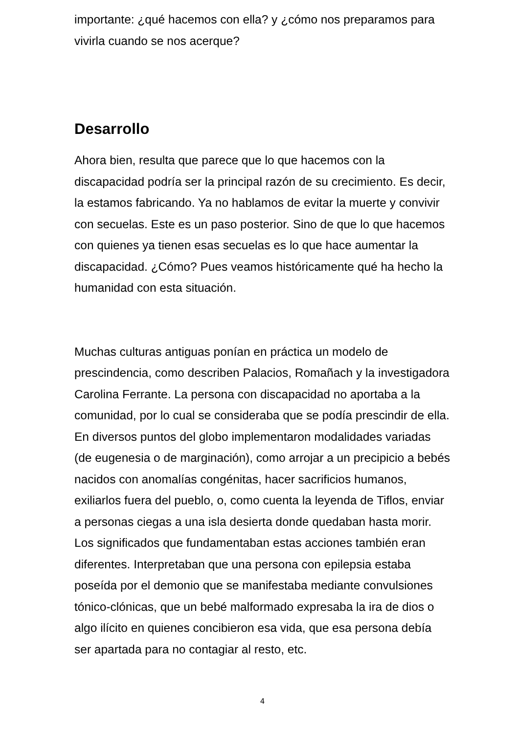importante: ¿qué hacemos con ella? y ¿cómo nos preparamos para vivirla cuando se nos acerque?
Desarrollo
Ahora bien, resulta que parece que lo que hacemos con la discapacidad podría ser la principal razón de su crecimiento. Es decir, la estamos fabricando. Ya no hablamos de evitar la muerte y convivir con secuelas. Este es un paso posterior. Sino de que lo que hacemos con quienes ya tienen esas secuelas es lo que hace aumentar la discapacidad. ¿Cómo? Pues veamos históricamente qué ha hecho la humanidad con esta situación.
Muchas culturas antiguas ponían en práctica un modelo de prescindencia, como describen Palacios, Romañach y la investigadora Carolina Ferrante. La persona con discapacidad no aportaba a la comunidad, por lo cual se consideraba que se podía prescindir de ella. En diversos puntos del globo implementaron modalidades variadas (de eugenesia o de marginación), como arrojar a un precipicio a bebés nacidos con anomalías congénitas, hacer sacrificios humanos, exiliarlos fuera del pueblo, o, como cuenta la leyenda de Tiflos, enviar a personas ciegas a una isla desierta donde quedaban hasta morir. Los significados que fundamentaban estas acciones también eran diferentes. Interpretaban que una persona con epilepsia estaba poseída por el demonio que se manifestaba mediante convulsiones tónico-clónicas, que un bebé malformado expresaba la ira de dios o algo ilícito en quienes concibieron esa vida, que esa persona debía ser apartada para no contagiar al resto, etc.
4